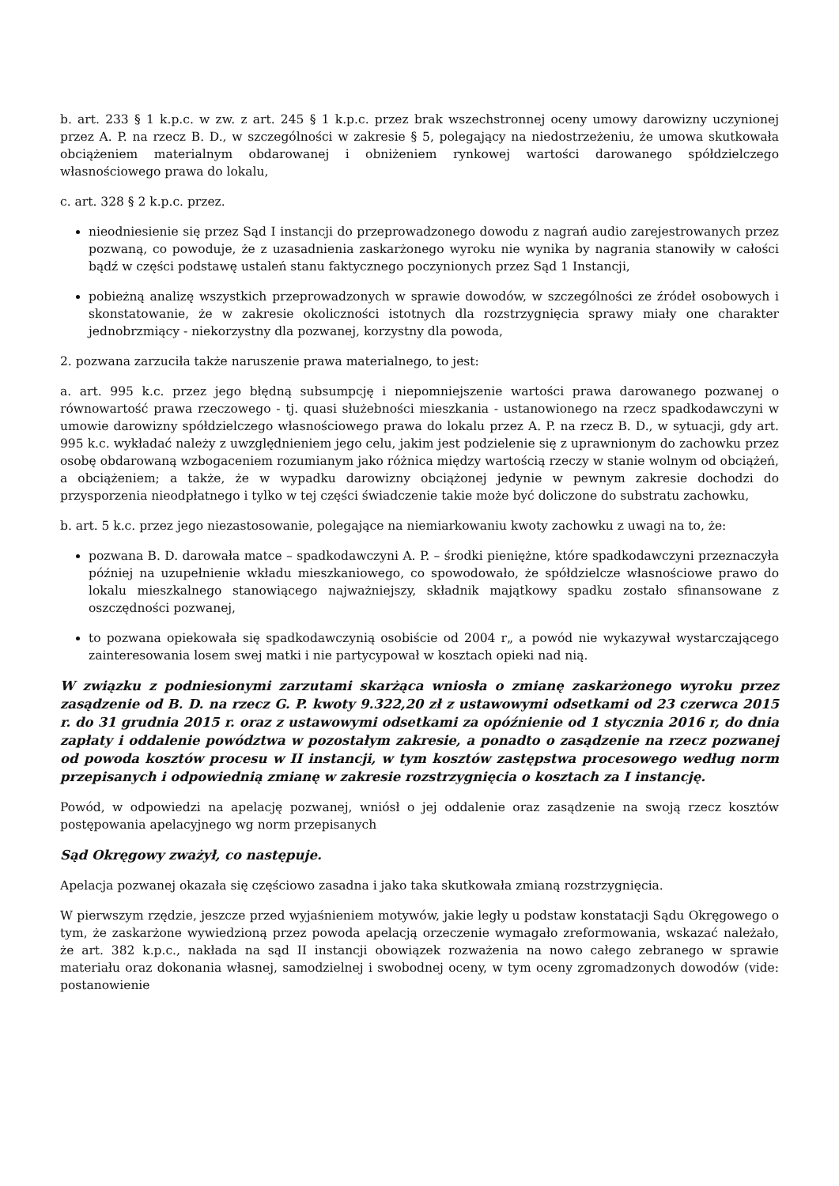b. art. 233 § 1 k.p.c. w zw. z art. 245 § 1 k.p.c. przez brak wszechstronnej oceny umowy darowizny uczynionej przez A. P. na rzecz B. D., w szczególności w zakresie § 5, polegający na niedostrzeżeniu, że umowa skutkowała obciążeniem materialnym obdarowanej i obniżeniem rynkowej wartości darowanego spółdzielczego własnościowego prawa do lokalu,
c. art. 328 § 2 k.p.c. przez.
nieodniesienie się przez Sąd I instancji do przeprowadzonego dowodu z nagrań audio zarejestrowanych przez pozwaną, co powoduje, że z uzasadnienia zaskarżonego wyroku nie wynika by nagrania stanowiły w całości bądź w części podstawę ustaleń stanu faktycznego poczynionych przez Sąd 1 Instancji,
pobieżną analizę wszystkich przeprowadzonych w sprawie dowodów, w szczególności ze źródeł osobowych i skonstatowanie, że w zakresie okoliczności istotnych dla rozstrzygnięcia sprawy miały one charakter jednobrzmiący - niekorzystny dla pozwanej, korzystny dla powoda,
2. pozwana zarzuciła także naruszenie prawa materialnego, to jest:
a. art. 995 k.c. przez jego błędną subsumpcję i niepomniejszenie wartości prawa darowanego pozwanej o równowartość prawa rzeczowego - tj. quasi służebności mieszkania - ustanowionego na rzecz spadkodawczyni w umowie darowizny spółdzielczego własnościowego prawa do lokalu przez A. P. na rzecz B. D., w sytuacji, gdy art. 995 k.c. wykładać należy z uwzględnieniem jego celu, jakim jest podzielenie się z uprawnionym do zachowku przez osobę obdarowaną wzbogaceniem rozumianym jako różnica między wartością rzeczy w stanie wolnym od obciążeń, a obciążeniem; a także, że w wypadku darowizny obciążonej jedynie w pewnym zakresie dochodzi do przysporzenia nieodpłatnego i tylko w tej części świadczenie takie może być doliczone do substratu zachowku,
b. art. 5 k.c. przez jego niezastosowanie, polegające na niemiarkowaniu kwoty zachowku z uwagi na to, że:
pozwana B. D. darowała matce – spadkodawczyni A. P. – środki pieniężne, które spadkodawczyni przeznaczyła później na uzupełnienie wkładu mieszkaniowego, co spowodowało, że spółdzielcze własnościowe prawo do lokalu mieszkalnego stanowiącego najważniejszy, składnik majątkowy spadku zostało sfinansowane z oszczędności pozwanej,
to pozwana opiekowała się spadkodawczynią osobiście od 2004 r„ a powód nie wykazywał wystarczającego zainteresowania losem swej matki i nie partycypował w kosztach opieki nad nią.
W związku z podniesionymi zarzutami skarżąca wniosła o zmianę zaskarżonego wyroku przez zasądzenie od B. D. na rzecz G. P. kwoty 9.322,20 zł z ustawowymi odsetkami od 23 czerwca 2015 r. do 31 grudnia 2015 r. oraz z ustawowymi odsetkami za opóźnienie od 1 stycznia 2016 r, do dnia zapłaty i oddalenie powództwa w pozostałym zakresie, a ponadto o zasądzenie na rzecz pozwanej od powoda kosztów procesu w II instancji, w tym kosztów zastępstwa procesowego według norm przepisanych i odpowiednią zmianę w zakresie rozstrzygnięcia o kosztach za I instancję.
Powód, w odpowiedzi na apelację pozwanej, wniósł o jej oddalenie oraz zasądzenie na swoją rzecz kosztów postępowania apelacyjnego wg norm przepisanych
Sąd Okręgowy zważył, co następuje.
Apelacja pozwanej okazała się częściowo zasadna i jako taka skutkowała zmianą rozstrzygnięcia.
W pierwszym rzędzie, jeszcze przed wyjaśnieniem motywów, jakie legły u podstaw konstatacji Sądu Okręgowego o tym, że zaskarżone wywiedzioną przez powoda apelacją orzeczenie wymagało zreformowania, wskazać należało, że art. 382 k.p.c., nakłada na sąd II instancji obowiązek rozważenia na nowo całego zebranego w sprawie materiału oraz dokonania własnej, samodzielnej i swobodnej oceny, w tym oceny zgromadzonych dowodów (vide: postanowienie